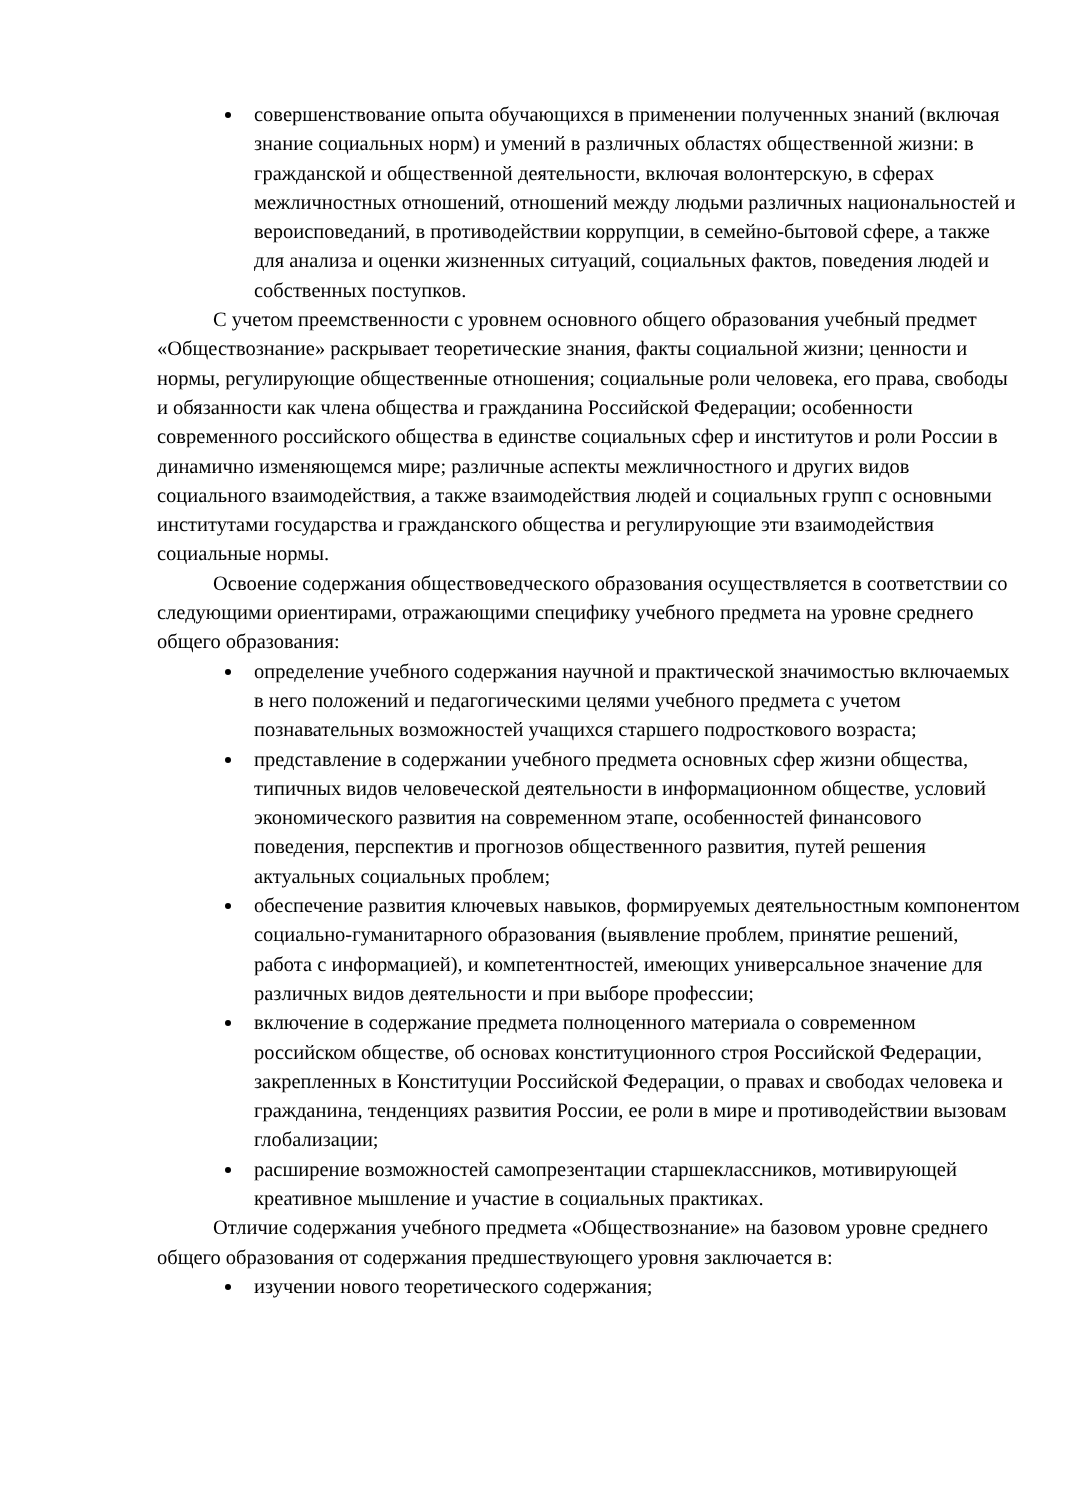совершенствование опыта обучающихся в применении полученных знаний (включая знание социальных норм) и умений в различных областях общественной жизни: в гражданской и общественной деятельности, включая волонтерскую, в сферах межличностных отношений, отношений между людьми различных национальностей и вероисповеданий, в противодействии коррупции, в семейно-бытовой сфере, а также для анализа и оценки жизненных ситуаций, социальных фактов, поведения людей и собственных поступков.
С учетом преемственности с уровнем основного общего образования учебный предмет «Обществознание» раскрывает теоретические знания, факты социальной жизни; ценности и нормы, регулирующие общественные отношения; социальные роли человека, его права, свободы и обязанности как члена общества и гражданина Российской Федерации; особенности современного российского общества в единстве социальных сфер и институтов и роли России в динамично изменяющемся мире; различные аспекты межличностного и других видов социального взаимодействия, а также взаимодействия людей и социальных групп с основными институтами государства и гражданского общества и регулирующие эти взаимодействия социальные нормы.
Освоение содержания обществоведческого образования осуществляется в соответствии со следующими ориентирами, отражающими специфику учебного предмета на уровне среднего общего образования:
определение учебного содержания научной и практической значимостью включаемых в него положений и педагогическими целями учебного предмета с учетом познавательных возможностей учащихся старшего подросткового возраста;
представление в содержании учебного предмета основных сфер жизни общества, типичных видов человеческой деятельности в информационном обществе, условий экономического развития на современном этапе, особенностей финансового поведения, перспектив и прогнозов общественного развития, путей решения актуальных социальных проблем;
обеспечение развития ключевых навыков, формируемых деятельностным компонентом социально-гуманитарного образования (выявление проблем, принятие решений, работа с информацией), и компетентностей, имеющих универсальное значение для различных видов деятельности и при выборе профессии;
включение в содержание предмета полноценного материала о современном российском обществе, об основах конституционного строя Российской Федерации, закрепленных в Конституции Российской Федерации, о правах и свободах человека и гражданина, тенденциях развития России, ее роли в мире и противодействии вызовам глобализации;
расширение возможностей самопрезентации старшеклассников, мотивирующей креативное мышление и участие в социальных практиках.
Отличие содержания учебного предмета «Обществознание» на базовом уровне среднего общего образования от содержания предшествующего уровня заключается в:
изучении нового теоретического содержания;